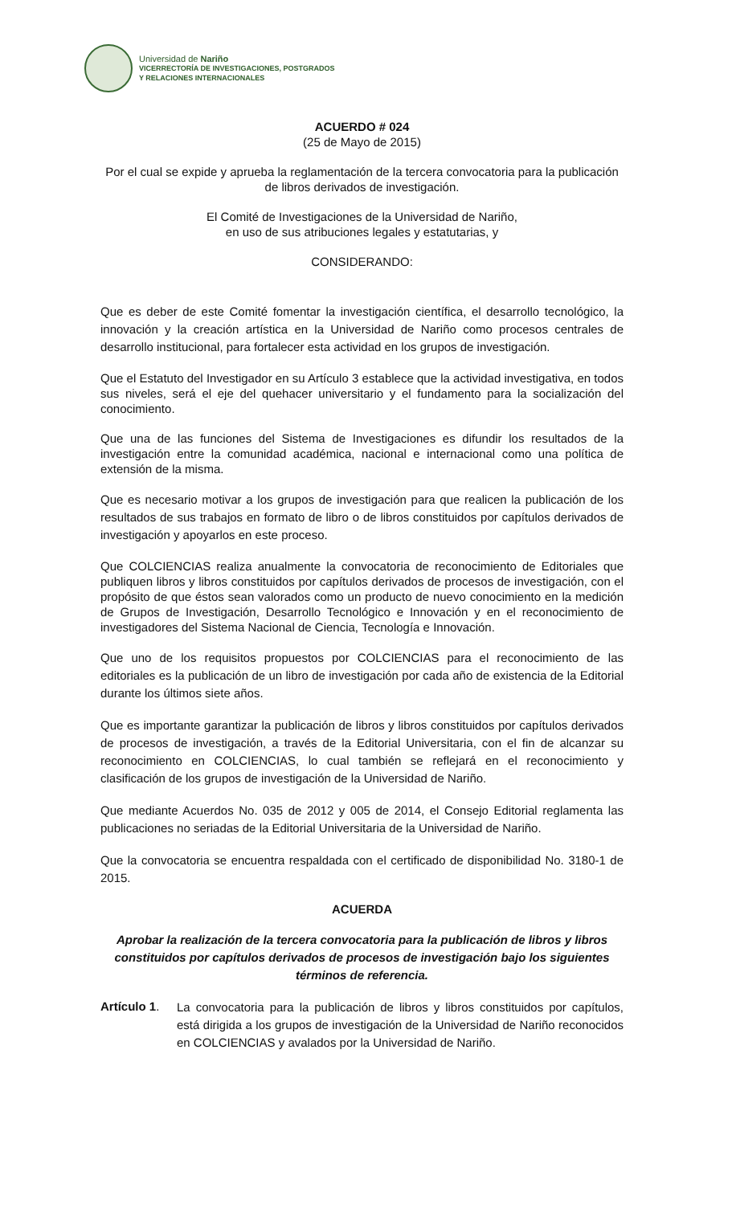Universidad de Nariño
VICERRECTORÍA DE INVESTIGACIONES, POSTGRADOS
Y RELACIONES INTERNACIONALES
ACUERDO # 024
(25 de Mayo de 2015)
Por el cual se expide y aprueba la reglamentación de la tercera convocatoria para la publicación de libros derivados de investigación.
El Comité de Investigaciones de la Universidad de Nariño,
en uso de sus atribuciones legales y estatutarias, y
CONSIDERANDO:
Que es deber de este Comité fomentar la investigación científica, el desarrollo tecnológico, la innovación y la creación artística en la Universidad de Nariño como procesos centrales de desarrollo institucional, para fortalecer esta actividad en los grupos de investigación.
Que el Estatuto del Investigador en su Artículo 3 establece que la actividad investigativa, en todos sus niveles, será el eje del quehacer universitario y el fundamento para la socialización del conocimiento.
Que una de las funciones del Sistema de Investigaciones es difundir los resultados de la investigación entre la comunidad académica, nacional e internacional como una política de extensión de la misma.
Que es necesario motivar a los grupos de investigación para que realicen la publicación de los resultados de sus trabajos en formato de libro o de libros constituidos por capítulos derivados de investigación y apoyarlos en este proceso.
Que COLCIENCIAS realiza anualmente la convocatoria de reconocimiento de Editoriales que publiquen libros y libros constituidos por capítulos derivados de procesos de investigación, con el propósito de que éstos sean valorados como un producto de nuevo conocimiento en la medición de Grupos de Investigación, Desarrollo Tecnológico e Innovación y en el reconocimiento de investigadores del Sistema Nacional de Ciencia, Tecnología e Innovación.
Que uno de los requisitos propuestos por COLCIENCIAS para el reconocimiento de las editoriales es la publicación de un libro de investigación por cada año de existencia de la Editorial durante los últimos siete años.
Que es importante garantizar la publicación de libros y libros constituidos por capítulos derivados de procesos de investigación, a través de la Editorial Universitaria, con el fin de alcanzar su reconocimiento en COLCIENCIAS, lo cual también se reflejará en el reconocimiento y clasificación de los grupos de investigación de la Universidad de Nariño.
Que mediante Acuerdos No. 035 de 2012 y 005 de 2014, el Consejo Editorial reglamenta las publicaciones no seriadas de la Editorial Universitaria de la Universidad de Nariño.
Que la convocatoria se encuentra respaldada con el certificado de disponibilidad No. 3180-1 de 2015.
ACUERDA
Aprobar la realización de la tercera convocatoria para la publicación de libros y libros constituidos por capítulos derivados de procesos de investigación bajo los siguientes términos de referencia.
Artículo 1.
La convocatoria para la publicación de libros y libros constituidos por capítulos, está dirigida a los grupos de investigación de la Universidad de Nariño reconocidos en COLCIENCIAS y avalados por la Universidad de Nariño.